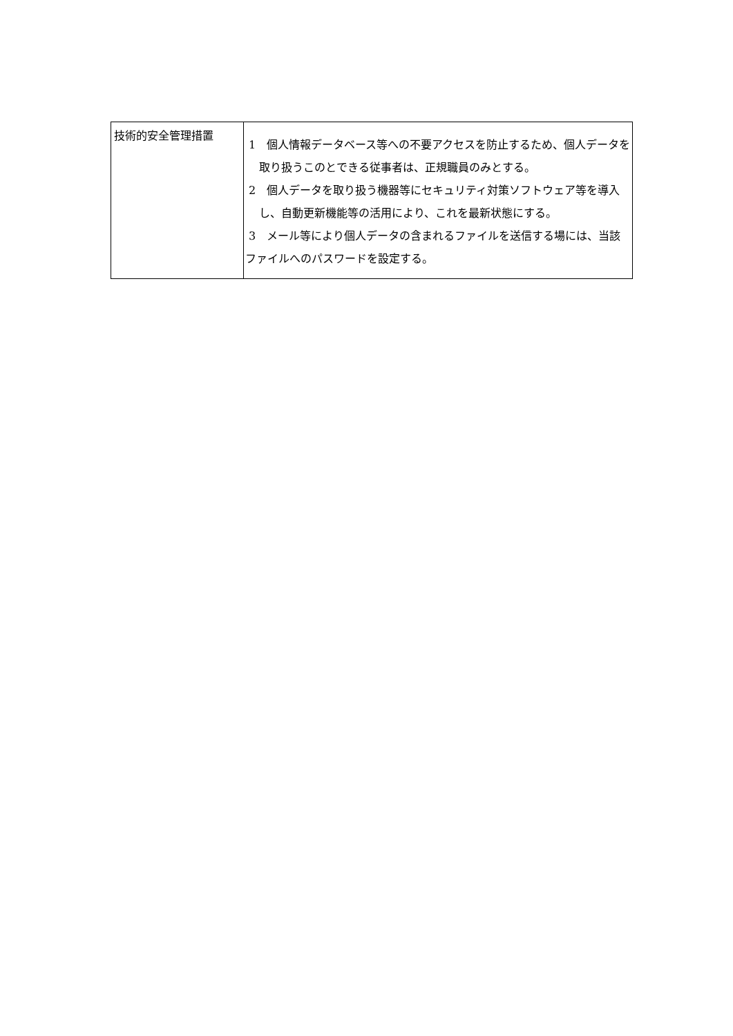| 技術的安全管理措置 | 1 個人情報データベース等への不要アクセスを防止するため、個人データを取り扱うこのとできる従事者は、正規職員のみとする。 2 個人データを取り扱う機器等にセキュリティ対策ソフトウェア等を導入し、自動更新機能等の活用により、これを最新状態にする。 3 メール等により個人データの含まれるファイルを送信する場には、当該ファイルへのパスワードを設定する。 |